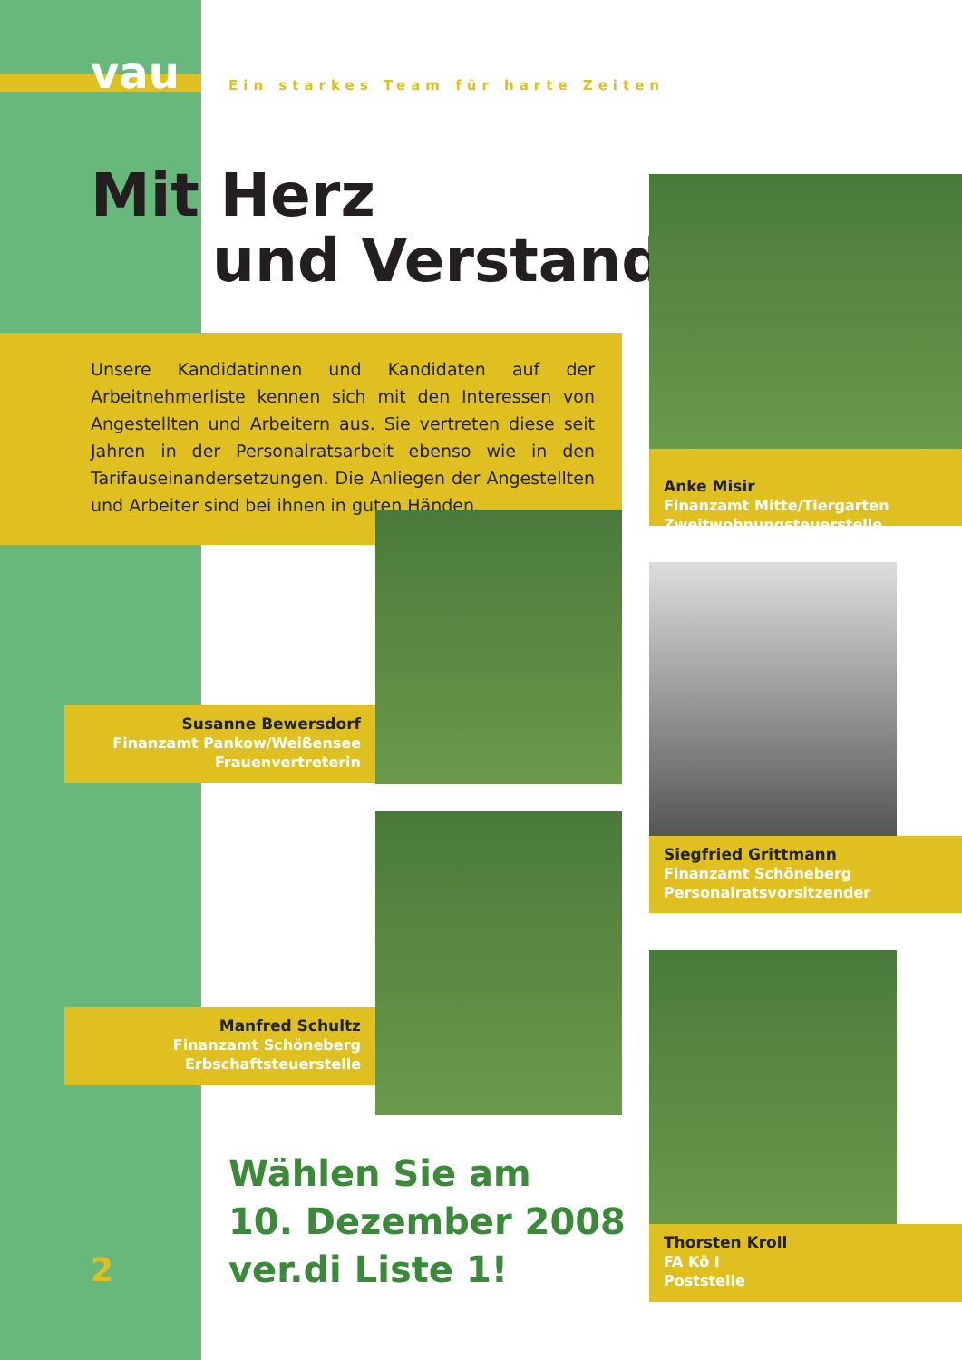vau
Ein starkes Team für harte Zeiten
Mit Herz
und Verstand
Unsere Kandidatinnen und Kandidaten auf der Arbeitnehmerliste kennen sich mit den Interessen von Angestellten und Arbeitern aus. Sie vertreten diese seit Jahren in der Personalratsarbeit ebenso wie in den Tarifauseinandersetzungen. Die Anliegen der Angestellten und Arbeiter sind bei ihnen in guten Händen.
​
Anke Misir
Finanzamt Mitte/Tiergarten
Zweitwohnungsteuerstelle
Susanne Bewersdorf
Finanzamt Pankow/Weißensee
Frauenvertreterin
Siegfried Grittmann
Finanzamt Schöneberg
Personalratsvorsitzender
Manfred Schultz
Finanzamt Schöneberg
Erbschaftsteuerstelle
Thorsten Kroll
FA Kö I
Poststelle
Wählen Sie am
10. Dezember 2008
ver.di Liste 1!
2